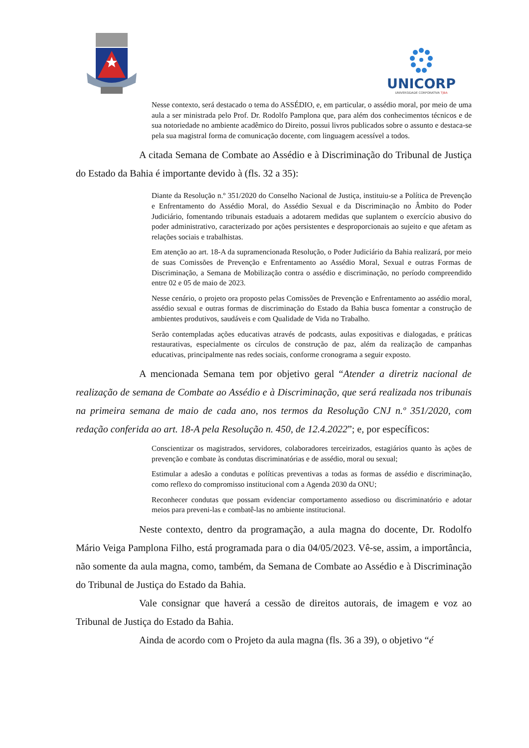UNICORP
UNIVERSIDADE CORPORATIVA TJBA
Nesse contexto, será destacado o tema do ASSÉDIO, e, em particular, o assédio moral, por meio de uma aula a ser ministrada pelo Prof. Dr. Rodolfo Pamplona que, para além dos conhecimentos técnicos e de sua notoriedade no ambiente acadêmico do Direito, possui livros publicados sobre o assunto e destaca-se pela sua magistral forma de comunicação docente, com linguagem acessível a todos.
A citada Semana de Combate ao Assédio e à Discriminação do Tribunal de Justiça do Estado da Bahia é importante devido à (fls. 32 a 35):
Diante da Resolução n.º 351/2020 do Conselho Nacional de Justiça, instituiu-se a Política de Prevenção e Enfrentamento do Assédio Moral, do Assédio Sexual e da Discriminação no Âmbito do Poder Judiciário, fomentando tribunais estaduais a adotarem medidas que suplantem o exercício abusivo do poder administrativo, caracterizado por ações persistentes e desproporcionais ao sujeito e que afetam as relações sociais e trabalhistas.
Em atenção ao art. 18-A da supramencionada Resolução, o Poder Judiciário da Bahia realizará, por meio de suas Comissões de Prevenção e Enfrentamento ao Assédio Moral, Sexual e outras Formas de Discriminação, a Semana de Mobilização contra o assédio e discriminação, no período compreendido entre 02 e 05 de maio de 2023.
Nesse cenário, o projeto ora proposto pelas Comissões de Prevenção e Enfrentamento ao assédio moral, assédio sexual e outras formas de discriminação do Estado da Bahia busca fomentar a construção de ambientes produtivos, saudáveis e com Qualidade de Vida no Trabalho.
Serão contempladas ações educativas através de podcasts, aulas expositivas e dialogadas, e práticas restaurativas, especialmente os círculos de construção de paz, além da realização de campanhas educativas, principalmente nas redes sociais, conforme cronograma a seguir exposto.
A mencionada Semana tem por objetivo geral “Atender a diretriz nacional de realização de semana de Combate ao Assédio e à Discriminação, que será realizada nos tribunais na primeira semana de maio de cada ano, nos termos da Resolução CNJ n.º 351/2020, com redação conferida ao art. 18-A pela Resolução n. 450, de 12.4.2022”; e, por específicos:
Conscientizar os magistrados, servidores, colaboradores terceirizados, estagiários quanto às ações de prevenção e combate às condutas discriminatórias e de assédio, moral ou sexual;
Estimular a adesão a condutas e políticas preventivas a todas as formas de assédio e discriminação, como reflexo do compromisso institucional com a Agenda 2030 da ONU;
Reconhecer condutas que possam evidenciar comportamento assedioso ou discriminatório e adotar meios para preveni-las e combatê-las no ambiente institucional.
Neste contexto, dentro da programação, a aula magna do docente, Dr. Rodolfo Mário Veiga Pamplona Filho, está programada para o dia 04/05/2023. Vê-se, assim, a importância, não somente da aula magna, como, também, da Semana de Combate ao Assédio e à Discriminação do Tribunal de Justiça do Estado da Bahia.
Vale consignar que haverá a cessão de direitos autorais, de imagem e voz ao Tribunal de Justiça do Estado da Bahia.
Ainda de acordo com o Projeto da aula magna (fls. 36 a 39), o objetivo “é